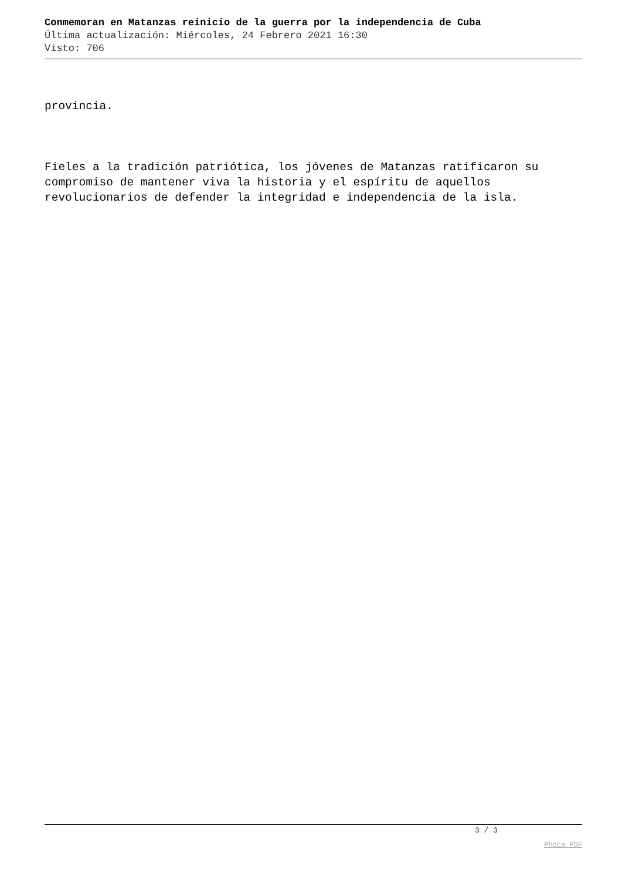Conmemoran en Matanzas reinicio de la guerra por la independencia de Cuba
Última actualización: Miércoles, 24 Febrero 2021 16:30
Visto: 706
provincia.
Fieles a la tradición patriótica, los jóvenes de Matanzas ratificaron su compromiso de mantener viva la historia y el espíritu de aquellos revolucionarios de defender la integridad e independencia de la isla.
3 / 3
Phoca PDF